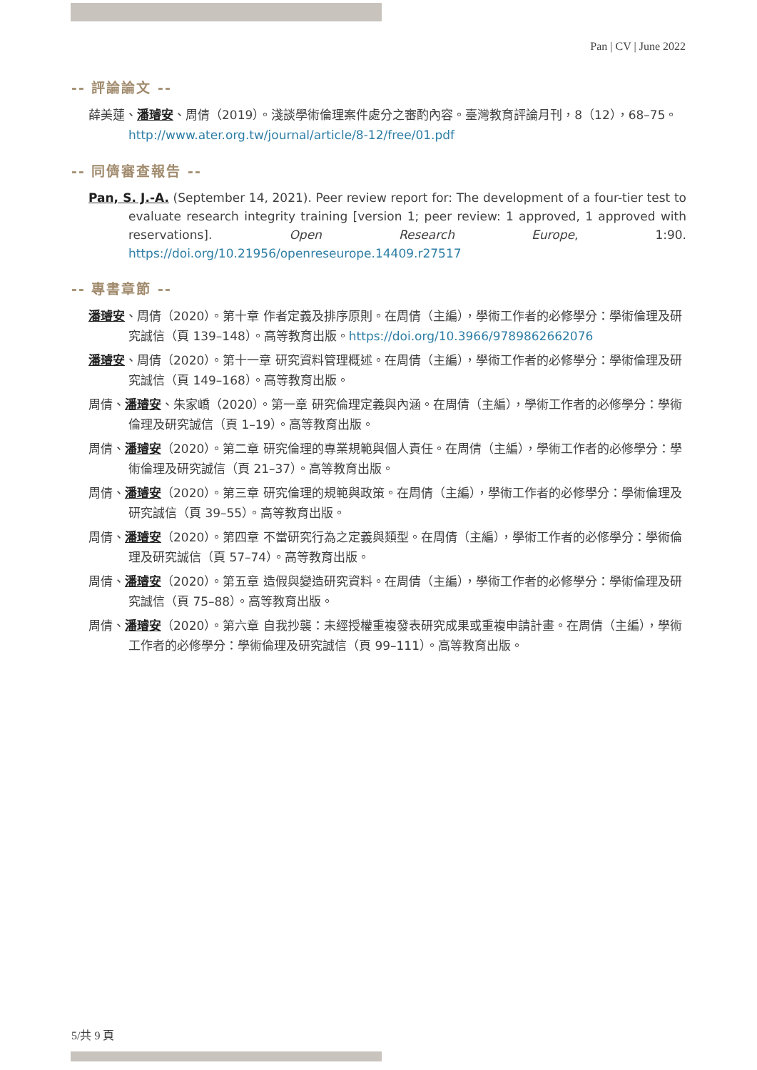Pan | CV | June 2022
-- 評論論文 --
薛美蓮、潘璿安、周倩（2019）。淺談學術倫理案件處分之審酌內容。臺灣教育評論月刊，8（12），68–75。http://www.ater.org.tw/journal/article/8-12/free/01.pdf
-- 同儕審查報告 --
Pan, S. J.-A. (September 14, 2021). Peer review report for: The development of a four-tier test to evaluate research integrity training [version 1; peer review: 1 approved, 1 approved with reservations]. Open Research Europe, 1:90. https://doi.org/10.21956/openreseurope.14409.r27517
-- 專書章節 --
潘璿安、周倩（2020）。第十章 作者定義及排序原則。在周倩（主編），學術工作者的必修學分：學術倫理及研究誠信（頁 139–148）。高等教育出版。https://doi.org/10.3966/9789862662076
潘璿安、周倩（2020）。第十一章 研究資料管理概述。在周倩（主編），學術工作者的必修學分：學術倫理及研究誠信（頁 149–168）。高等教育出版。
周倩、潘璿安、朱家嶠（2020）。第一章 研究倫理定義與內涵。在周倩（主編），學術工作者的必修學分：學術倫理及研究誠信（頁 1–19）。高等教育出版。
周倩、潘璿安（2020）。第二章 研究倫理的專業規範與個人責任。在周倩（主編），學術工作者的必修學分：學術倫理及研究誠信（頁 21–37）。高等教育出版。
周倩、潘璿安（2020）。第三章 研究倫理的規範與政策。在周倩（主編），學術工作者的必修學分：學術倫理及研究誠信（頁 39–55）。高等教育出版。
周倩、潘璿安（2020）。第四章 不當研究行為之定義與類型。在周倩（主編），學術工作者的必修學分：學術倫理及研究誠信（頁 57–74）。高等教育出版。
周倩、潘璿安（2020）。第五章 造假與變造研究資料。在周倩（主編），學術工作者的必修學分：學術倫理及研究誠信（頁 75–88）。高等教育出版。
周倩、潘璿安（2020）。第六章 自我抄襲：未經授權重複發表研究成果或重複申請計畫。在周倩（主編），學術工作者的必修學分：學術倫理及研究誠信（頁 99–111）。高等教育出版。
5/共 9 頁